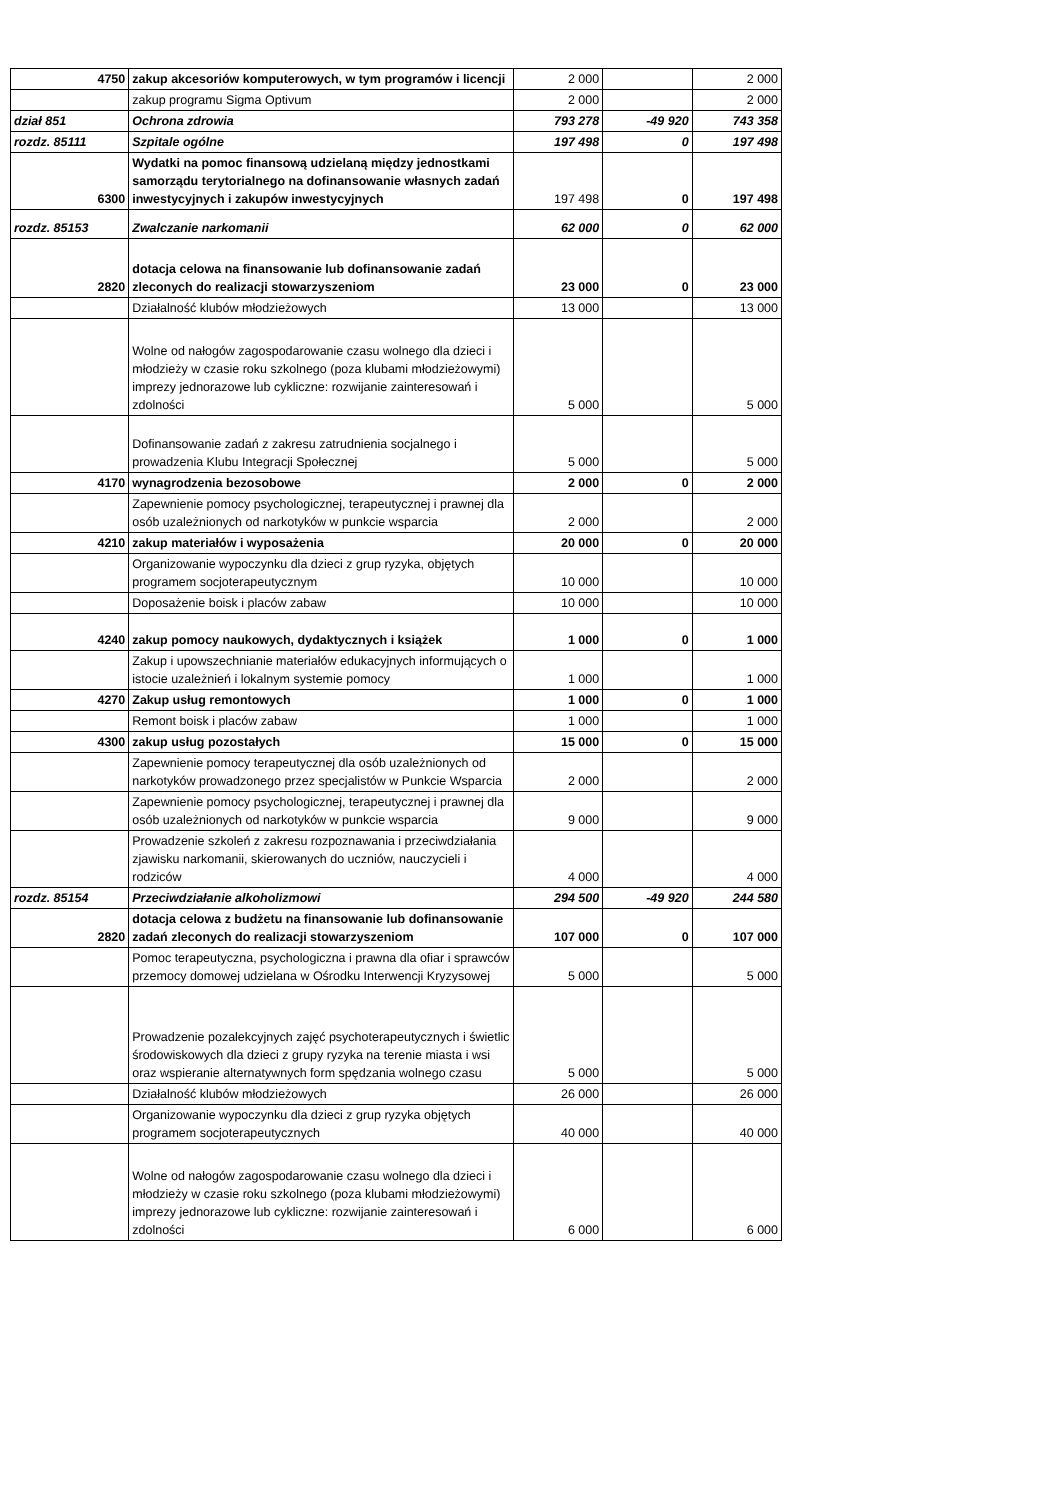| 4750 | zakup akcesoriów komputerowych, w tym programów i licencji | 2 000 | | 2 000 |
| | zakup programu Sigma Optivum | 2 000 | | 2 000 |
| dział 851 | Ochrona zdrowia | 793 278 | -49 920 | 743 358 |
| rozdz. 85111 | Szpitale ogólne | 197 498 | 0 | 197 498 |
| 6300 | Wydatki na pomoc finansową udzielaną między jednostkami samorządu terytorialnego na dofinansowanie własnych zadań inwestycyjnych i zakupów inwestycyjnych | 197 498 | 0 | 197 498 |
| rozdz. 85153 | Zwalczanie narkomanii | 62 000 | 0 | 62 000 |
| 2820 | dotacja celowa na finansowanie lub dofinansowanie zadań zleconych do realizacji stowarzyszeniom | 23 000 | 0 | 23 000 |
| | Działalność klubów młodzieżowych | 13 000 | | 13 000 |
| | Wolne od nałogów zagospodarowanie czasu wolnego dla dzieci i młodzieży w czasie roku szkolnego (poza klubami młodzieżowymi) imprezy jednorazowe lub cykliczne: rozwijanie zainteresowań i zdolności | 5 000 | | 5 000 |
| | Dofinansowanie zadań z zakresu zatrudnienia socjalnego i prowadzenia Klubu Integracji Społecznej | 5 000 | | 5 000 |
| 4170 | wynagrodzenia bezosobowe | 2 000 | 0 | 2 000 |
| | Zapewnienie pomocy psychologicznej, terapeutycznej i prawnej dla osób uzależnionych od narkotyków w punkcie wsparcia | 2 000 | | 2 000 |
| 4210 | zakup materiałów i wyposażenia | 20 000 | 0 | 20 000 |
| | Organizowanie wypoczynku dla dzieci z grup ryzyka, objętych programem socjoterapeutycznym | 10 000 | | 10 000 |
| | Doposażenie boisk i placów zabaw | 10 000 | | 10 000 |
| 4240 | zakup pomocy naukowych, dydaktycznych i książek | 1 000 | 0 | 1 000 |
| | Zakup i upowszechnianie materiałów edukacyjnych informujących o istocie uzależnień i lokalnym systemie pomocy | 1 000 | | 1 000 |
| 4270 | Zakup usług remontowych | 1 000 | 0 | 1 000 |
| | Remont boisk i placów zabaw | 1 000 | | 1 000 |
| 4300 | zakup usług pozostałych | 15 000 | 0 | 15 000 |
| | Zapewnienie pomocy terapeutycznej dla osób uzależnionych od narkotyków prowadzonego przez specjalistów w Punkcie Wsparcia | 2 000 | | 2 000 |
| | Zapewnienie pomocy psychologicznej, terapeutycznej i prawnej dla osób uzależnionych od narkotyków w punkcie wsparcia | 9 000 | | 9 000 |
| | Prowadzenie szkoleń z zakresu rozpoznawania i przeciwdziałania zjawisku narkomanii, skierowanych do uczniów, nauczycieli i rodziców | 4 000 | | 4 000 |
| rozdz. 85154 | Przeciwdziałanie alkoholizmowi | 294 500 | -49 920 | 244 580 |
| 2820 | dotacja celowa z budżetu na finansowanie lub dofinansowanie zadań zleconych do realizacji stowarzyszeniom | 107 000 | 0 | 107 000 |
| | Pomoc terapeutyczna, psychologiczna i prawna dla ofiar i sprawców przemocy domowej udzielana w Ośrodku Interwencji Kryzysowej | 5 000 | | 5 000 |
| | Prowadzenie pozalekcyjnych zajęć psychoterapeutycznych i świetlic środowiskowych dla dzieci z grupy ryzyka na terenie miasta i wsi oraz wspieranie alternatywnych form spędzania wolnego czasu | 5 000 | | 5 000 |
| | Działalność klubów młodzieżowych | 26 000 | | 26 000 |
| | Organizowanie wypoczynku dla dzieci z grup ryzyka objętych programem socjoterapeutycznych | 40 000 | | 40 000 |
| | Wolne od nałogów zagospodarowanie czasu wolnego dla dzieci i młodzieży w czasie roku szkolnego (poza klubami młodzieżowymi) imprezy jednorazowe lub cykliczne: rozwijanie zainteresowań i zdolności | 6 000 | | 6 000 |